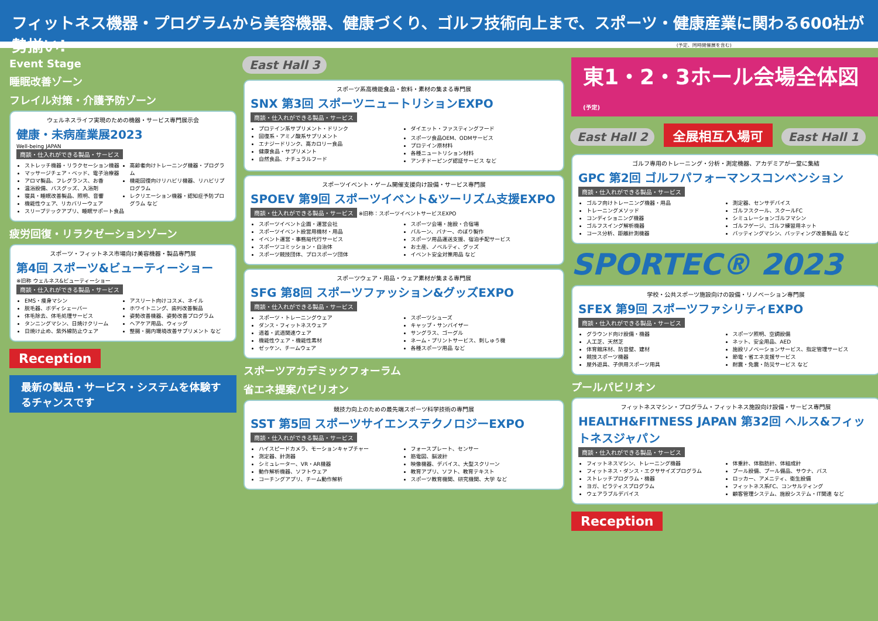フィットネス機器・プログラムから美容機器、健康づくり、ゴルフ技術向上まで、スポーツ・健康産業に関わる600社が勢揃い!
(予定、同時開催展を含む)
Event Stage
睡眠改善ゾーン
フレイル対策・介護予防ゾーン
ウェルネスライフ実現のための機器・サービス専門展示会
健康・未病産業展2023
Well-being JAPAN
商談・仕入れができる製品・サービス
ストレッチ機器・リラクセーション機器
マッサージチェア・ベッド、電子治療器
アロマ製品、フレグランス、お香
温浴設備、バスグッズ、入浴剤
寝具・睡眠改善製品、照明、音響
機能性ウェア、リカバリーウェア
スリープテックアプリ、睡眠サポート食品
高齢者向けトレーニング機器・プログラム
機能回復向けリハビリ機器、リハビリプログラム
レクリエーション機器・認知症予防プログラム など
疲労回復・リラクゼーションゾーン
スポーツ・フィットネス市場向け美容機器・製品専門展
第4回 スポーツ&ビューティーショー
※旧称 ウェルネス&ビューティーショー
商談・仕入れができる製品・サービス
EMS・痩身マシン
脱毛器、ボディシェーバー
体毛除去、体毛処理サービス
タンニングマシン、日焼けクリーム
日焼け止め、紫外線防止ウェア
アスリート向けコスメ、ネイル
ホワイトニング、歯列改善製品
姿勢改善機器、姿勢改善プログラム
ヘアケア用品、ウィッグ
整腸・腸内環境改善サプリメント など
Reception
最新の製品・サービス・システムを体験するチャンスです
East Hall 3
スポーツ系高機能食品・飲料・素材の集まる専門展
SNX 第3回 スポーツニュートリションEXPO
商談・仕入れができる製品・サービス
プロテイン系サプリメント・ドリンク
回復系・アミノ酸系サプリメント
エナジードリンク、高カロリー食品
健康食品・サプリメント
自然食品、ナチュラルフード
ダイエット・ファスティングフード
スポーツ食品OEM、ODMサービス
プロテイン原材料
各種ニュートリション材料
アンチドーピング認証サービス など
スポーツイベント・ゲーム開催支援向け設備・サービス専門展
SPOEV 第9回 スポーツイベント&ツーリズム支援EXPO
商談・仕入れができる製品・サービス ※旧称：スポーツイベントサービスEXPO
スポーツイベント企画・運営会社
スポーツイベント設営用機材・用品
イベント運営・事務局代行サービス
スポーツコミッション・自治体
スポーツ競技団体、プロスポーツ団体
スポーツ会場・施設・合宿場
バルーン、バナー、のぼり製作
スポーツ用品運送支援、宿泊手配サービス
お土産、ノベルティ、グッズ
イベント安全対策用品 など
スポーツウェア・用品・ウェア素材が集まる専門展
SFG 第8回 スポーツファッション&グッズEXPO
商談・仕入れができる製品・サービス
スポーツ・トレーニングウェア
ダンス・フィットネスウェア
道着・武道関連ウェア
機能性ウェア・機能性素材
ゼッケン、チームウェア
スポーツシューズ
キャップ・サンバイザー
サングラス、ゴーグル
ネーム・プリントサービス、刺しゅう機
各種スポーツ用品 など
スポーツアカデミックフォーラム
省エネ提案パビリオン
競技力向上のための最先端スポーツ科学技術の専門展
SST 第5回 スポーツサイエンステクノロジーEXPO
商談・仕入れができる製品・サービス
ハイスピードカメラ、モーションキャプチャー
測定器、計測器
シミュレーター、VR・AR機器
動作解析機器、ソフトウェア
コーチングアプリ、チーム動作解析
フォースプレート、センサー
筋電図、脳波計
映像機器、デバイス、大型スクリーン
教育アプリ、ソフト、教育テキスト
スポーツ教育機関、研究機関、大学 など
東1・2・3ホール会場全体図 (予定)
East Hall 2
全展相互入場可
East Hall 1
ゴルフ専用のトレーニング・分析・測定機器、アカデミアが一堂に集結
GPC 第2回 ゴルフパフォーマンスコンベンション
商談・仕入れができる製品・サービス
ゴルフ向けトレーニング機器・用品
トレーニングメソッド
コンディショニング機器
ゴルフスイング解析機器
コース分析、距離計測機器
測定器、センサデバイス
ゴルフスクール、スクールFC
シミュレーションゴルフマシン
ゴルフゲージ、ゴルフ練習用ネット
バッティングマシン、バッティング改善製品 など
SPORTEC® 2023
学校・公共スポーツ施設向けの設備・リノベーション専門展
SFEX 第9回 スポーツファシリティEXPO
商談・仕入れができる製品・サービス
グラウンド向け設備・機器
人工芝、天然芝
体育館床材、防音壁、建材
競技スポーツ機器
屋外遊具、子供用スポーツ用具
スポーツ照明、空調設備
ネット、安全用品、AED
施設リノベーションサービス、指定管理サービス
節電・省エネ支援サービス
耐震・免震・防災サービス など
プールパビリオン
フィットネスマシン・プログラム・フィットネス施設向け設備・サービス専門展
HEALTH&FITNESS JAPAN 第32回 ヘルス&フィットネスジャパン
商談・仕入れができる製品・サービス
フィットネスマシン、トレーニング機器
フィットネス・ダンス・エクササイズプログラム
ストレッチプログラム・機器
ヨガ、ピラティスプログラム
ウェアラブルデバイス
体重計、体脂肪計、体組成計
プール設備、プール備品、サウナ、バス
ロッカー、アメニティ、衛生設備
フィットネス系FC、コンサルティング
顧客管理システム、施設システム・IT関連 など
Reception